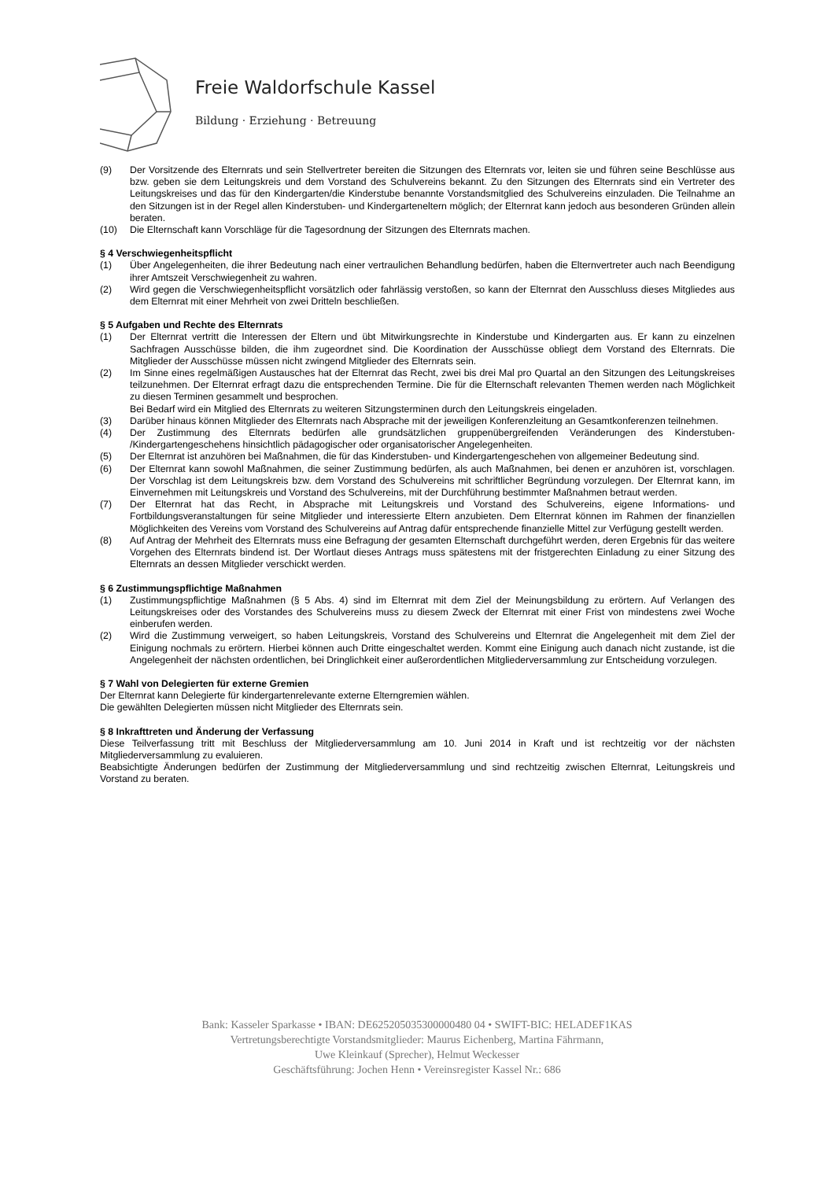Freie Waldorfschule Kassel
Bildung · Erziehung · Betreuung
(9) Der Vorsitzende des Elternrats und sein Stellvertreter bereiten die Sitzungen des Elternrats vor, leiten sie und führen seine Beschlüsse aus bzw. geben sie dem Leitungskreis und dem Vorstand des Schulvereins bekannt. Zu den Sitzungen des Elternrats sind ein Vertreter des Leitungskreises und das für den Kindergarten/die Kinderstube benannte Vorstandsmitglied des Schulvereins einzuladen. Die Teilnahme an den Sitzungen ist in der Regel allen Kinderstuben- und Kindergarteneltern möglich; der Elternrat kann jedoch aus besonderen Gründen allein beraten.
(10) Die Elternschaft kann Vorschläge für die Tagesordnung der Sitzungen des Elternrats machen.
§ 4 Verschwiegenheitspflicht
(1) Über Angelegenheiten, die ihrer Bedeutung nach einer vertraulichen Behandlung bedürfen, haben die Elternvertreter auch nach Beendigung ihrer Amtszeit Verschwiegenheit zu wahren.
(2) Wird gegen die Verschwiegenheitspflicht vorsätzlich oder fahrlässig verstoßen, so kann der Elternrat den Ausschluss dieses Mitgliedes aus dem Elternrat mit einer Mehrheit von zwei Dritteln beschließen.
§ 5 Aufgaben und Rechte des Elternrats
(1) Der Elternrat vertritt die Interessen der Eltern und übt Mitwirkungsrechte in Kinderstube und Kindergarten aus. Er kann zu einzelnen Sachfragen Ausschüsse bilden, die ihm zugeordnet sind. Die Koordination der Ausschüsse obliegt dem Vorstand des Elternrats. Die Mitglieder der Ausschüsse müssen nicht zwingend Mitglieder des Elternrats sein.
(2) Im Sinne eines regelmäßigen Austausches hat der Elternrat das Recht, zwei bis drei Mal pro Quartal an den Sitzungen des Leitungskreises teilzunehmen. Der Elternrat erfragt dazu die entsprechenden Termine. Die für die Elternschaft relevanten Themen werden nach Möglichkeit zu diesen Terminen gesammelt und besprochen.
Bei Bedarf wird ein Mitglied des Elternrats zu weiteren Sitzungsterminen durch den Leitungskreis eingeladen.
(3) Darüber hinaus können Mitglieder des Elternrats nach Absprache mit der jeweiligen Konferenzleitung an Gesamtkonferenzen teilnehmen.
(4) Der Zustimmung des Elternrats bedürfen alle grundsätzlichen gruppenübergreifenden Veränderungen des Kinderstuben- /Kindergartengeschehens hinsichtlich pädagogischer oder organisatorischer Angelegenheiten.
(5) Der Elternrat ist anzuhören bei Maßnahmen, die für das Kinderstuben- und Kindergartengeschehen von allgemeiner Bedeutung sind.
(6) Der Elternrat kann sowohl Maßnahmen, die seiner Zustimmung bedürfen, als auch Maßnahmen, bei denen er anzuhören ist, vorschlagen. Der Vorschlag ist dem Leitungskreis bzw. dem Vorstand des Schulvereins mit schriftlicher Begründung vorzulegen. Der Elternrat kann, im Einvernehmen mit Leitungskreis und Vorstand des Schulvereins, mit der Durchführung bestimmter Maßnahmen betraut werden.
(7) Der Elternrat hat das Recht, in Absprache mit Leitungskreis und Vorstand des Schulvereins, eigene Informations- und Fortbildungsveranstaltungen für seine Mitglieder und interessierte Eltern anzubieten. Dem Elternrat können im Rahmen der finanziellen Möglichkeiten des Vereins vom Vorstand des Schulvereins auf Antrag dafür entsprechende finanzielle Mittel zur Verfügung gestellt werden.
(8) Auf Antrag der Mehrheit des Elternrats muss eine Befragung der gesamten Elternschaft durchgeführt werden, deren Ergebnis für das weitere Vorgehen des Elternrats bindend ist. Der Wortlaut dieses Antrags muss spätestens mit der fristgerechten Einladung zu einer Sitzung des Elternrats an dessen Mitglieder verschickt werden.
§ 6 Zustimmungspflichtige Maßnahmen
(1) Zustimmungspflichtige Maßnahmen (§ 5 Abs. 4) sind im Elternrat mit dem Ziel der Meinungsbildung zu erörtern. Auf Verlangen des Leitungskreises oder des Vorstandes des Schulvereins muss zu diesem Zweck der Elternrat mit einer Frist von mindestens zwei Woche einberufen werden.
(2) Wird die Zustimmung verweigert, so haben Leitungskreis, Vorstand des Schulvereins und Elternrat die Angelegenheit mit dem Ziel der Einigung nochmals zu erörtern. Hierbei können auch Dritte eingeschaltet werden. Kommt eine Einigung auch danach nicht zustande, ist die Angelegenheit der nächsten ordentlichen, bei Dringlichkeit einer außerordentlichen Mitgliederversammlung zur Entscheidung vorzulegen.
§ 7 Wahl von Delegierten für externe Gremien
Der Elternrat kann Delegierte für kindergartenrelevante externe Elterngremien wählen.
Die gewählten Delegierten müssen nicht Mitglieder des Elternrats sein.
§ 8 Inkrafttreten und Änderung der Verfassung
Diese Teilverfassung tritt mit Beschluss der Mitgliederversammlung am 10. Juni 2014 in Kraft und ist rechtzeitig vor der nächsten Mitgliederversammlung zu evaluieren.
Beabsichtigte Änderungen bedürfen der Zustimmung der Mitgliederversammlung und sind rechtzeitig zwischen Elternrat, Leitungskreis und Vorstand zu beraten.
Bank: Kasseler Sparkasse • IBAN: DE625205035300000480 04 • SWIFT-BIC: HELADEF1KAS
Vertretungsberechtigte Vorstandsmitglieder: Maurus Eichenberg, Martina Fährmann,
Uwe Kleinkauf (Sprecher), Helmut Weckesser
Geschäftsführung: Jochen Henn • Vereinsregister Kassel Nr.: 686